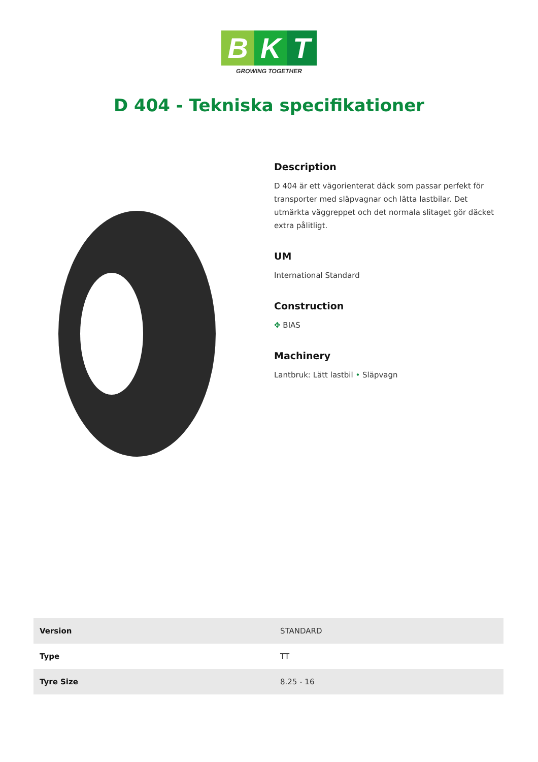B K T
GROWING TOGETHER
D 404 - Tekniska specifikationer
Description
D 404 är ett vägorienterat däck som passar perfekt för transporter med släpvagnar och lätta lastbilar. Det utmärkta väggreppet och det normala slitaget gör däcket extra pålitligt.
UM
International Standard
Construction
✥ BIAS
Machinery
Lantbruk: Lätt lastbil • Släpvagn
| Version | STANDARD |
| Type | TT |
| Tyre Size | 8.25 - 16 |